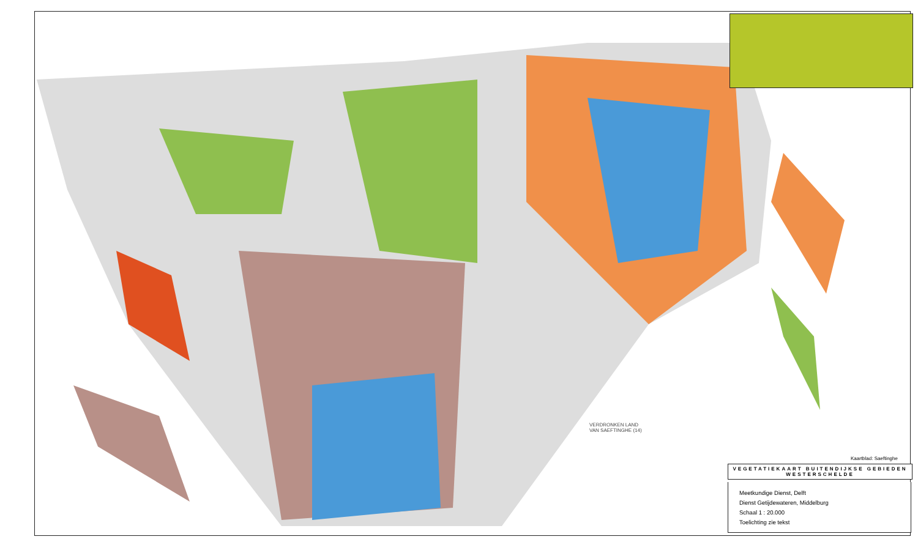VERDRONKEN LAND
VAN SAEFTINGHE (14)
Kaartblad: Saeftinghe
VEGETATIEKAART BUITENDIJKSE GEBIEDEN
WESTERSCHELDE
Meetkundige Dienst, Delft
Dienst Getijdewateren, Middelburg
Schaal 1 : 20.000
Toelichting zie tekst